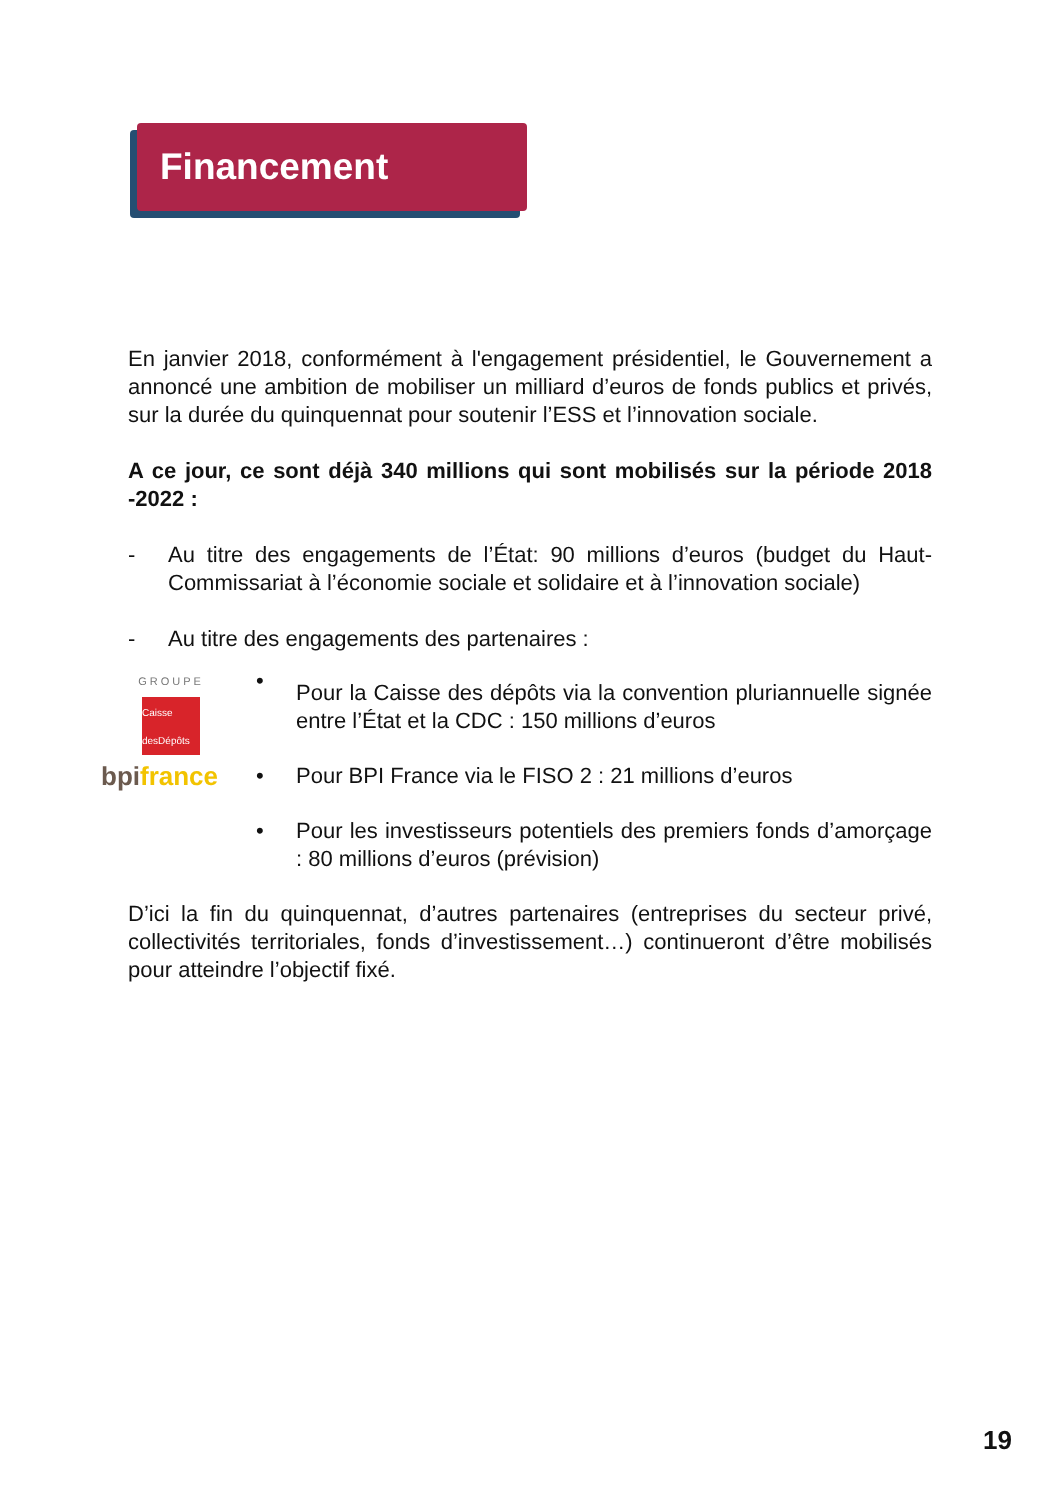Financement
En janvier 2018, conformément à l'engagement présidentiel, le Gouvernement a annoncé une ambition de mobiliser un milliard d’euros de fonds publics et privés, sur la durée du quinquennat pour soutenir l’ESS et l’innovation sociale.
A ce jour, ce sont déjà 340 millions qui sont mobilisés sur la période 2018 -2022 :
- Au titre des engagements de l’État: 90 millions d’euros (budget du Haut-Commissariat à l’économie sociale et solidaire et à l’innovation sociale)
- Au titre des engagements des partenaires :
GROUPE
Caisse desDépôts
• Pour la Caisse des dépôts via la convention pluriannuelle signée entre l’État et la CDC : 150 millions d’euros
bpi france
• Pour BPI France via le FISO 2 : 21 millions d’euros
• Pour les investisseurs potentiels des premiers fonds d’amorçage : 80 millions d’euros (prévision)
D’ici la fin du quinquennat, d’autres partenaires (entreprises du secteur privé, collectivités territoriales, fonds d’investissement…) continueront d’être mobilisés pour atteindre l’objectif fixé.
19